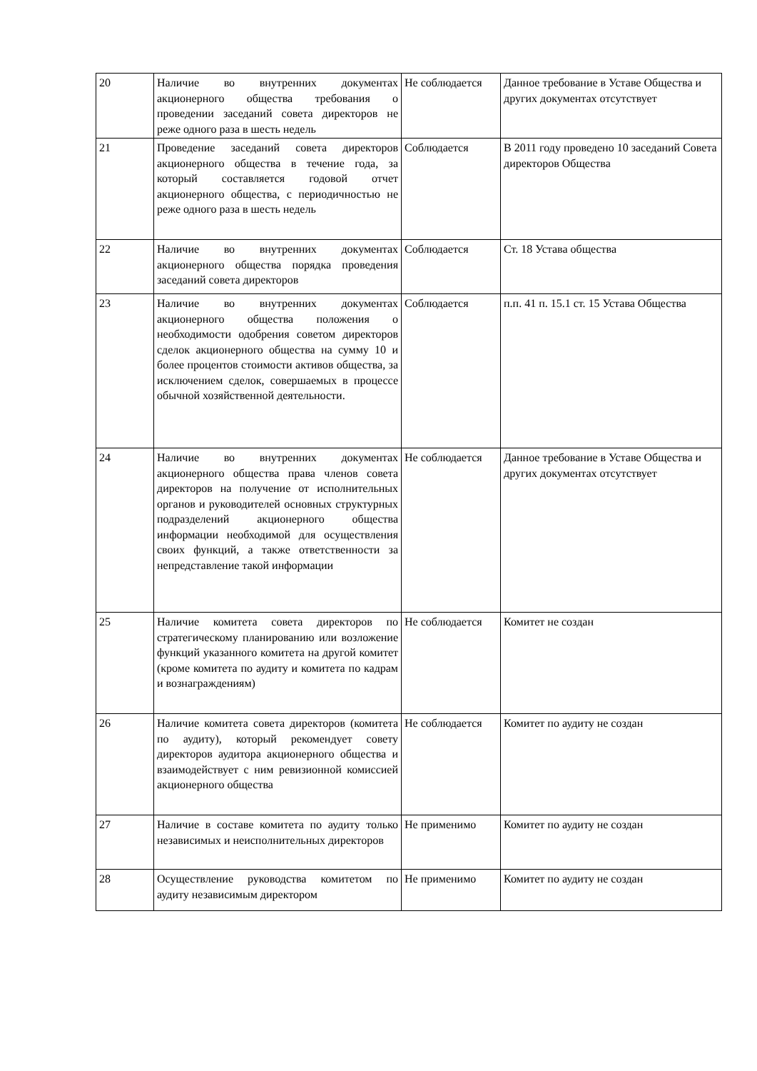| 20 | Наличие во внутренних документах акционерного общества требования о проведении заседаний совета директоров не реже одного раза в шесть недель | Не соблюдается | Данное требование в Уставе Общества и других документах отсутствует |
| 21 | Проведение заседаний совета директоров акционерного общества в течение года, за который составляется годовой отчет акционерного общества, с периодичностью не реже одного раза в шесть недель | Соблюдается | В 2011 году проведено 10 заседаний Совета директоров Общества |
| 22 | Наличие во внутренних документах акционерного общества порядка проведения заседаний совета директоров | Соблюдается | Ст. 18 Устава общества |
| 23 | Наличие во внутренних документах акционерного общества положения о необходимости одобрения советом директоров сделок акционерного общества на сумму 10 и более процентов стоимости активов общества, за исключением сделок, совершаемых в процессе обычной хозяйственной деятельности. | Соблюдается | п.п. 41 п. 15.1 ст. 15 Устава Общества |
| 24 | Наличие во внутренних документах акционерного общества права членов совета директоров на получение от исполнительных органов и руководителей основных структурных подразделений акционерного общества информации необходимой для осуществления своих функций, а также ответственности за непредставление такой информации | Не соблюдается | Данное требование в Уставе Общества и других документах отсутствует |
| 25 | Наличие комитета совета директоров по стратегическому планированию или возложение функций указанного комитета на другой комитет (кроме комитета по аудиту и комитета по кадрам и вознаграждениям) | Не соблюдается | Комитет не создан |
| 26 | Наличие комитета совета директоров (комитета по аудиту), который рекомендует совету директоров аудитора акционерного общества и взаимодействует с ним ревизионной комиссией акционерного общества | Не соблюдается | Комитет по аудиту не создан |
| 27 | Наличие в составе комитета по аудиту только независимых и неисполнительных директоров | Не применимо | Комитет по аудиту не создан |
| 28 | Осуществление руководства комитетом по аудиту независимым директором | Не применимо | Комитет по аудиту не создан |